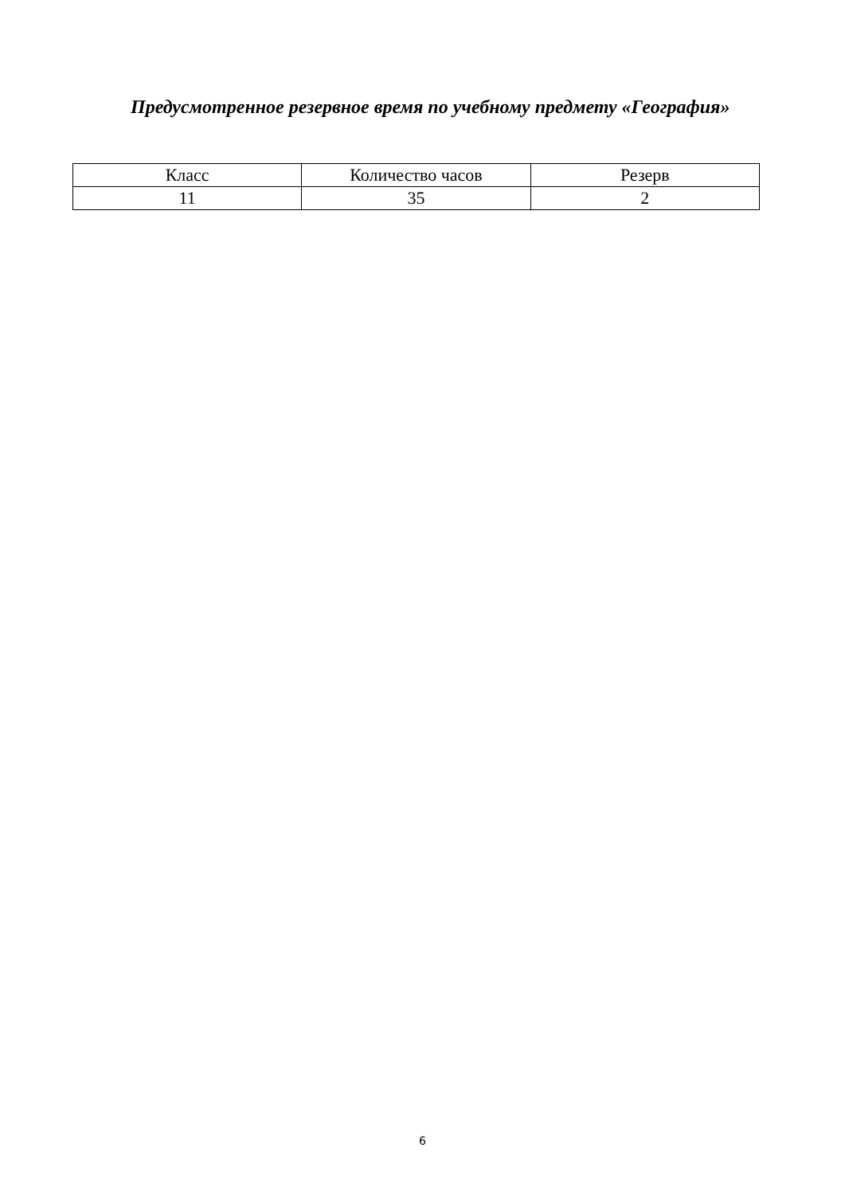Предусмотренное резервное время по учебному предмету «География»
| Класс | Количество часов | Резерв |
| --- | --- | --- |
| 11 | 35 | 2 |
6